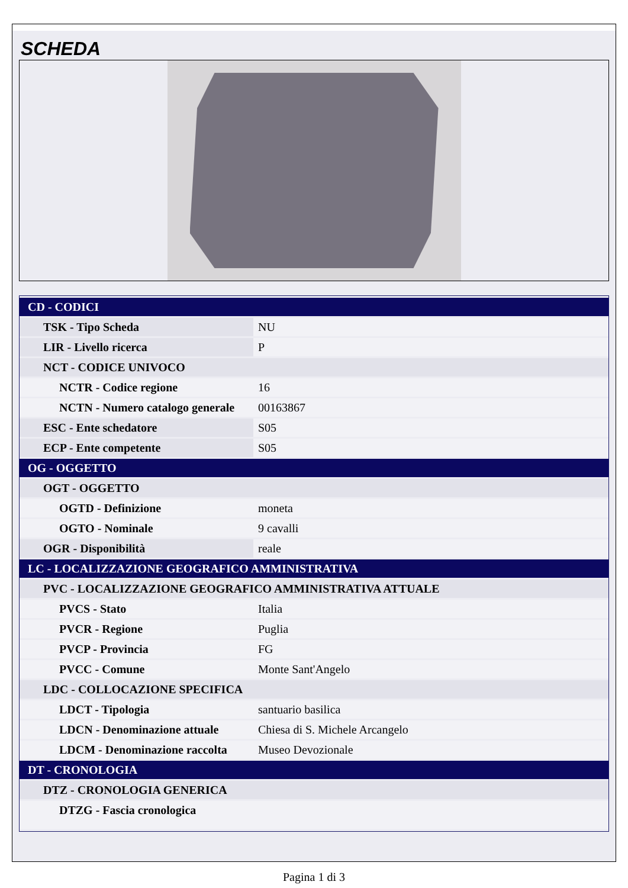SCHEDA
| CD - CODICI | |
| TSK - Tipo Scheda | NU |
| LIR - Livello ricerca | P |
| NCT - CODICE UNIVOCO | |
| NCTR - Codice regione | 16 |
| NCTN - Numero catalogo generale | 00163867 |
| ESC - Ente schedatore | S05 |
| ECP - Ente competente | S05 |
| OG - OGGETTO | |
| OGT - OGGETTO | |
| OGTD - Definizione | moneta |
| OGTO - Nominale | 9 cavalli |
| OGR - Disponibilità | reale |
| LC - LOCALIZZAZIONE GEOGRAFICO AMMINISTRATIVA | |
| PVC - LOCALIZZAZIONE GEOGRAFICO AMMINISTRATIVA ATTUALE | |
| PVCS - Stato | Italia |
| PVCR - Regione | Puglia |
| PVCP - Provincia | FG |
| PVCC - Comune | Monte Sant'Angelo |
| LDC - COLLOCAZIONE SPECIFICA | |
| LDCT - Tipologia | santuario basilica |
| LDCN - Denominazione attuale | Chiesa di S. Michele Arcangelo |
| LDCM - Denominazione raccolta | Museo Devozionale |
| DT - CRONOLOGIA | |
| DTZ - CRONOLOGIA GENERICA | |
| DTZG - Fascia cronologica | |
Pagina 1 di 3